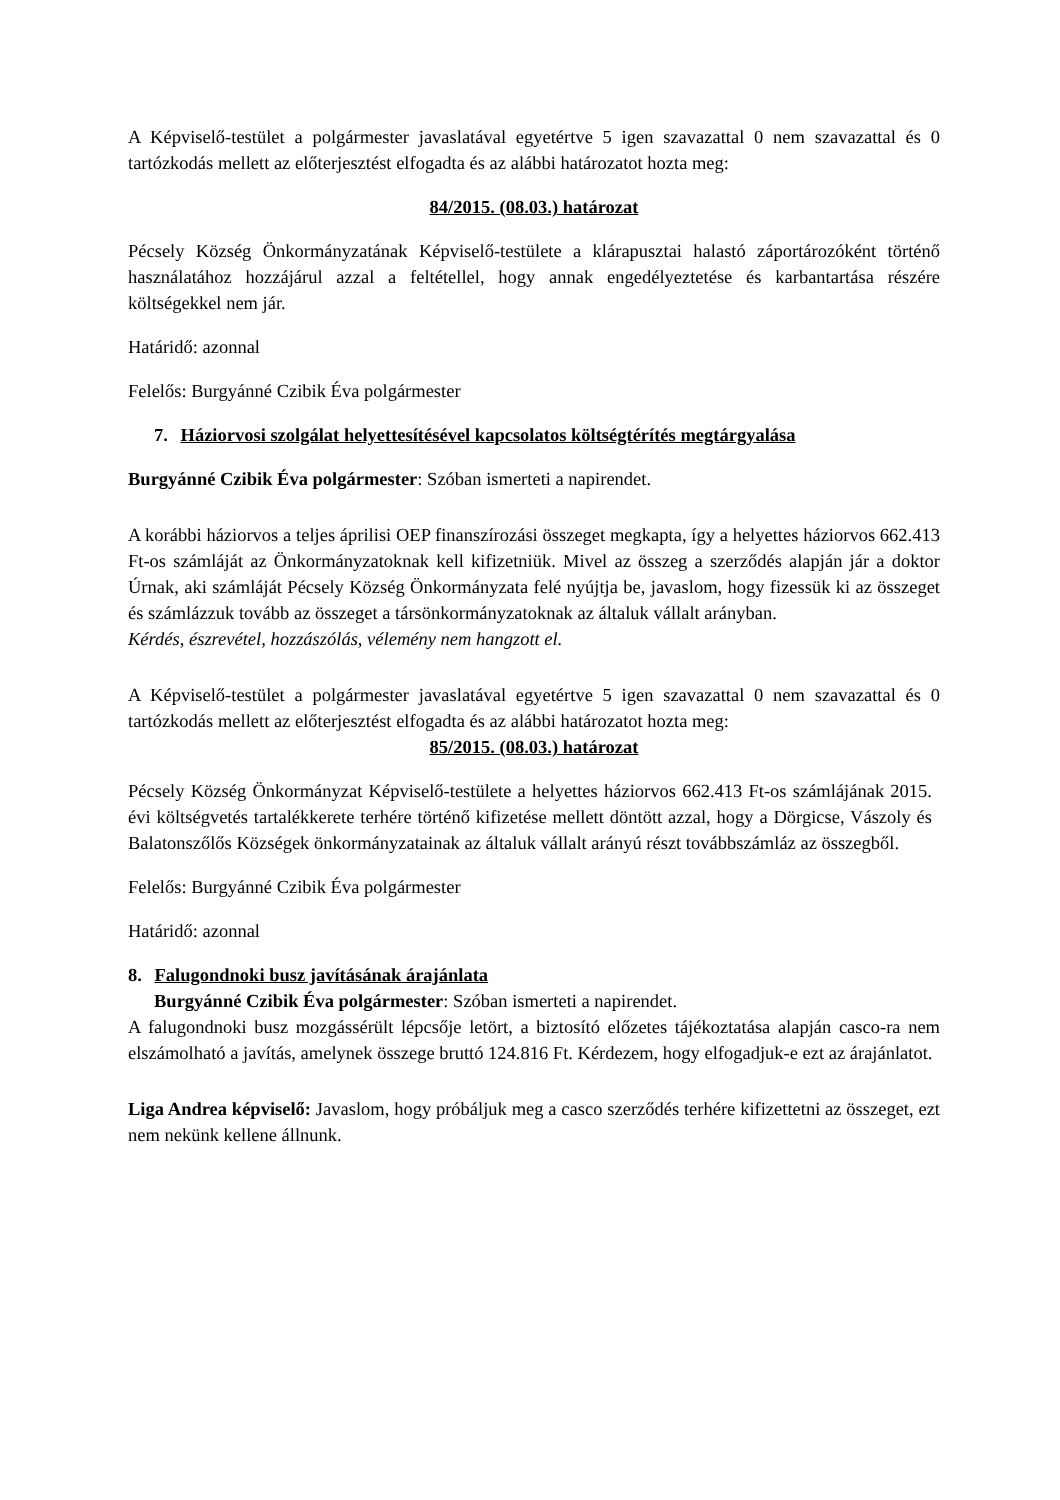A Képviselő-testület a polgármester javaslatával egyetértve 5 igen szavazattal 0 nem szavazattal és 0 tartózkodás mellett az előterjesztést elfogadta és az alábbi határozatot hozta meg:
84/2015. (08.03.) határozat
Pécsely Község Önkormányzatának Képviselő-testülete a klárapusztai halastó záportározóként történő használatához hozzájárul azzal a feltétellel, hogy annak engedélyeztetése és karbantartása részére költségekkel nem jár.
Határidő: azonnal
Felelős: Burgyánné Czibik Éva polgármester
7. Háziorvosi szolgálat helyettesítésével kapcsolatos költségtérítés megtárgyalása
Burgyánné Czibik Éva polgármester: Szóban ismerteti a napirendet.
A korábbi háziorvos a teljes áprilisi OEP finanszírozási összeget megkapta, így a helyettes háziorvos 662.413 Ft-os számláját az Önkormányzatoknak kell kifizetniük. Mivel az összeg a szerződés alapján jár a doktor Úrnak, aki számláját Pécsely Község Önkormányzata felé nyújtja be, javaslom, hogy fizessük ki az összeget és számlázzuk tovább az összeget a társönkormányzatoknak az általuk vállalt arányban.
Kérdés, észrevétel, hozzászólás, vélemény nem hangzott el.
A Képviselő-testület a polgármester javaslatával egyetértve 5 igen szavazattal 0 nem szavazattal és 0 tartózkodás mellett az előterjesztést elfogadta és az alábbi határozatot hozta meg:
85/2015. (08.03.) határozat
Pécsely Község Önkormányzat Képviselő-testülete a helyettes háziorvos 662.413 Ft-os számlájának 2015. évi költségvetés tartalékkerete terhére történő kifizetése mellett döntött azzal, hogy a Dörgicse, Vászoly és Balatonszőlős Községek önkormányzatainak az általuk vállalt arányú részt továbbszámláz az összegből.
Felelős: Burgyánné Czibik Éva polgármester
Határidő: azonnal
8. Falugondnoki busz javításának árajánlata
Burgyánné Czibik Éva polgármester: Szóban ismerteti a napirendet.
A falugondnoki busz mozgássérült lépcsője letört, a biztosító előzetes tájékoztatása alapján casco-ra nem elszámolható a javítás, amelynek összege bruttó 124.816 Ft. Kérdezem, hogy elfogadjuk-e ezt az árajánlatot.
Liga Andrea képviselő: Javaslom, hogy próbáljuk meg a casco szerződés terhére kifizettetni az összeget, ezt nem nekünk kellene állnunk.